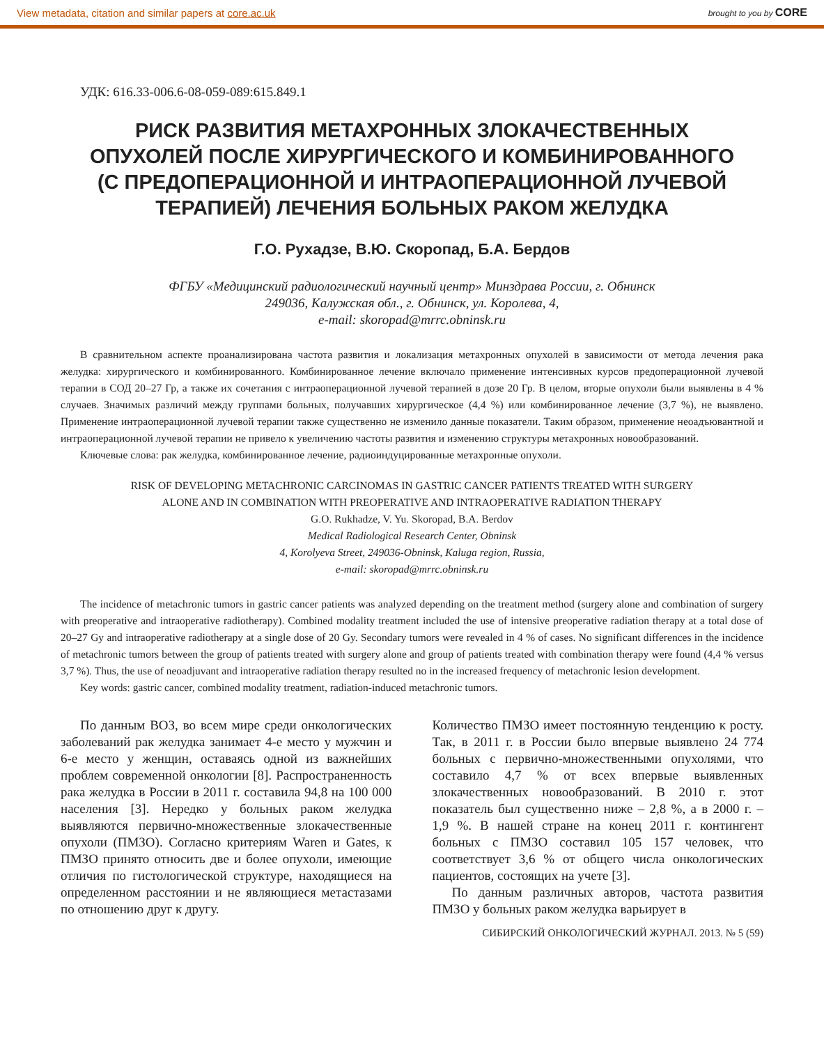View metadata, citation and similar papers at core.ac.uk brought to you by CORE
УДК: 616.33-006.6-08-059-089:615.849.1
РИСК РАЗВИТИЯ МЕТАХРОННЫХ ЗЛОКАЧЕСТВЕННЫХ
ОПУХОЛЕЙ ПОСЛЕ ХИРУРГИЧЕСКОГО И КОМБИНИРОВАННОГО
(С ПРЕДОПЕРАЦИОННОЙ И ИНТРАОПЕРАЦИОННОЙ ЛУЧЕВОЙ
ТЕРАПИЕЙ) ЛЕЧЕНИЯ БОЛЬНЫХ РАКОМ ЖЕЛУДКА
Г.О. Рухадзе, В.Ю. Скоропад, Б.А. Бердов
ФГБУ «Медицинский радиологический научный центр» Минздрава России, г. Обнинск
249036, Калужская обл., г. Обнинск, ул. Королева, 4,
e-mail: skoropad@mrrc.obninsk.ru
В сравнительном аспекте проанализирована частота развития и локализация метахронных опухолей в зависимости от метода лечения рака желудка: хирургического и комбинированного. Комбинированное лечение включало применение интенсивных курсов предоперационной лучевой терапии в СОД 20–27 Гр, а также их сочетания с интраоперационной лучевой терапией в дозе 20 Гр. В целом, вторые опухоли были выявлены в 4 % случаев. Значимых различий между группами больных, получавших хирургическое (4,4 %) или комбинированное лечение (3,7 %), не выявлено. Применение интраоперационной лучевой терапии также существенно не изменило данные показатели. Таким образом, применение неоадъювантной и интраоперационной лучевой терапии не привело к увеличению частоты развития и изменению структуры метахронных новообразований.
Ключевые слова: рак желудка, комбинированное лечение, радиоиндуцированные метахронные опухоли.
RISK OF DEVELOPING METACHRONIC CARCINOMAS IN GASTRIC CANCER PATIENTS TREATED WITH SURGERY
ALONE AND IN COMBINATION WITH PREOPERATIVE AND INTRAOPERATIVE RADIATION THERAPY
G.O. Rukhadze, V. Yu. Skoropad, B.A. Berdov
Medical Radiological Research Center, Obninsk
4, Korolyeva Street, 249036-Obninsk, Kaluga region, Russia,
e-mail: skoropad@mrrc.obninsk.ru
The incidence of metachronic tumors in gastric cancer patients was analyzed depending on the treatment method (surgery alone and combination of surgery with preoperative and intraoperative radiotherapy). Combined modality treatment included the use of intensive preoperative radiation therapy at a total dose of 20–27 Gy and intraoperative radiotherapy at a single dose of 20 Gy. Secondary tumors were revealed in 4 % of cases. No significant differences in the incidence of metachronic tumors between the group of patients treated with surgery alone and group of patients treated with combination therapy were found (4,4 % versus 3,7 %). Thus, the use of neoadjuvant and intraoperative radiation therapy resulted no in the increased frequency of metachronic lesion development.
Key words: gastric cancer, combined modality treatment, radiation-induced metachronic tumors.
По данным ВОЗ, во всем мире среди онкологических заболеваний рак желудка занимает 4-е место у мужчин и 6-е место у женщин, оставаясь одной из важнейших проблем современной онкологии [8]. Распространенность рака желудка в России в 2011 г. составила 94,8 на 100 000 населения [3]. Нередко у больных раком желудка выявляются первично-множественные злокачественные опухоли (ПМЗО). Согласно критериям Waren и Gates, к ПМЗО принято относить две и более опухоли, имеющие отличия по гистологической структуре, находящиеся на определенном расстоянии и не являющиеся метастазами по отношению друг к другу.
Количество ПМЗО имеет постоянную тенденцию к росту. Так, в 2011 г. в России было впервые выявлено 24 774 больных с первично-множественными опухолями, что составило 4,7 % от всех впервые выявленных злокачественных новообразований. В 2010 г. этот показатель был существенно ниже – 2,8 %, а в 2000 г. – 1,9 %. В нашей стране на конец 2011 г. контингент больных с ПМЗО составил 105 157 человек, что соответствует 3,6 % от общего числа онкологических пациентов, состоящих на учете [3].
По данным различных авторов, частота развития ПМЗО у больных раком желудка варьирует в
СИБИРСКИЙ ОНКОЛОГИЧЕСКИЙ ЖУРНАЛ. 2013. № 5 (59)